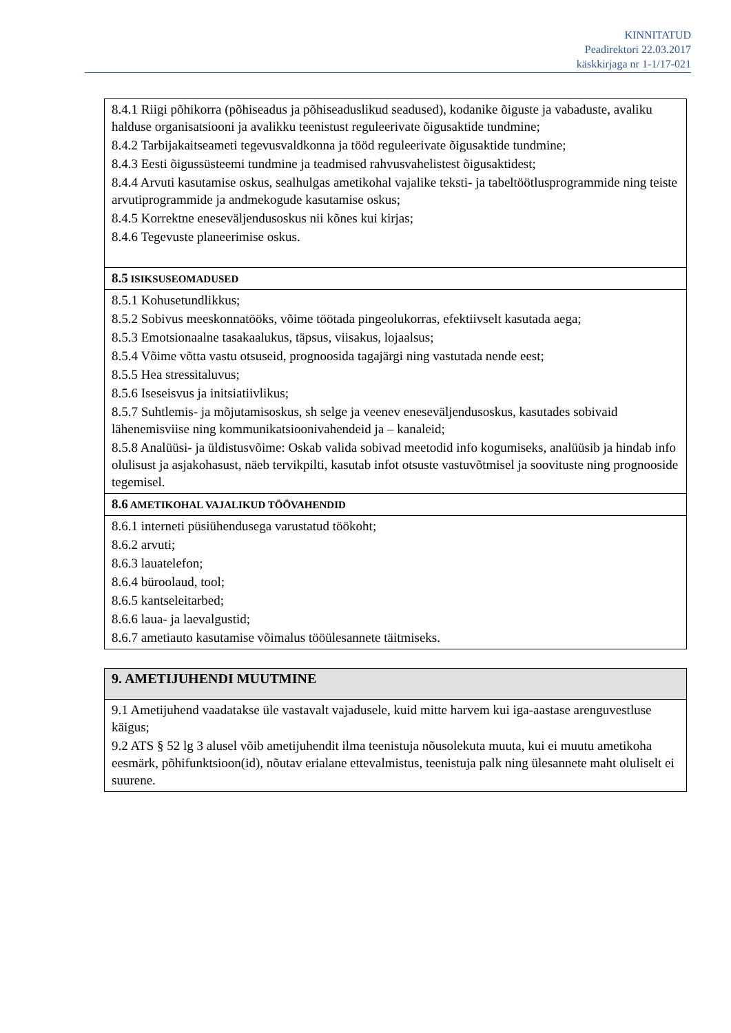KINNITATUD
Peadirektori 22.03.2017
käskkirjaga nr 1-1/17-021
| 8.4.1 Riigi põhikorra (põhiseadus ja põhiseaduslikud seadused), kodanike õiguste ja vabaduste, avaliku halduse organisatsiooni ja avalikku teenistust reguleerivate õigusaktide tundmine; 8.4.2 Tarbijakaitseameti tegevusvaldkonna ja tööd reguleerivate õigusaktide tundmine; 8.4.3 Eesti õigussüsteemi tundmine ja teadmised rahvusvahelistest õigusaktidest; 8.4.4 Arvuti kasutamise oskus, sealhulgas ametikohal vajalike teksti- ja tabeltöötlusprogrammide ning teiste arvutiprogrammide ja andmekogude kasutamise oskus; 8.4.5 Korrektne eneseväljendusoskus nii kõnes kui kirjas; 8.4.6 Tegevuste planeerimise oskus. |
| 8.5 ISIKSUSEOMADUSED |
| 8.5.1 Kohusetundlikkus; 8.5.2 Sobivus meeskonnatööks, võime töötada pingeolukorras, efektiivselt kasutada aega; 8.5.3 Emotsionaalne tasakaalukus, täpsus, viisakus, lojaalsus; 8.5.4 Võime võtta vastu otsuseid, prognoosida tagajärgi ning vastutada nende eest; 8.5.5 Hea stressitaluvus; 8.5.6 Iseseisvus ja initsiatiivlikus; 8.5.7 Suhtlemis- ja mõjutamisoskus, sh selge ja veenev eneseväljendusoskus, kasutades sobivaid lähenemisviise ning kommunikatsioonivahendeid ja – kanaleid; 8.5.8 Analüüsi- ja üldistusvõime: Oskab valida sobivad meetodid info kogumiseks, analüüsib ja hindab info olulisust ja asjakohasust, näeb tervikpilti, kasutab infot otsuste vastuvõtmisel ja soovituste ning prognooside tegemisel. |
| 8.6 AMETIKOHAL VAJALIKUD TÖÖVAHENDID |
| 8.6.1 interneti püsiühendusega varustatud töökoht; 8.6.2 arvuti; 8.6.3 lauatelefon; 8.6.4 büroolaud, tool; 8.6.5 kantseleitarbed; 8.6.6 laua- ja laevalgustid; 8.6.7 ametiauto kasutamise võimalus tööülesannete täitmiseks. |
| 9. AMETIJUHENDI MUUTMINE |
| 9.1 Ametijuhend vaadatakse üle vastavalt vajadusele, kuid mitte harvem kui iga-aastase arenguvestluse käigus; 9.2 ATS § 52 lg 3 alusel võib ametijuhendit ilma teenistuja nõusolekuta muuta, kui ei muutu ametikoha eesmärk, põhifunktsioon(id), nõutav erialane ettevalmistus, teenistuja palk ning ülesannete maht oluliselt ei suurene. |